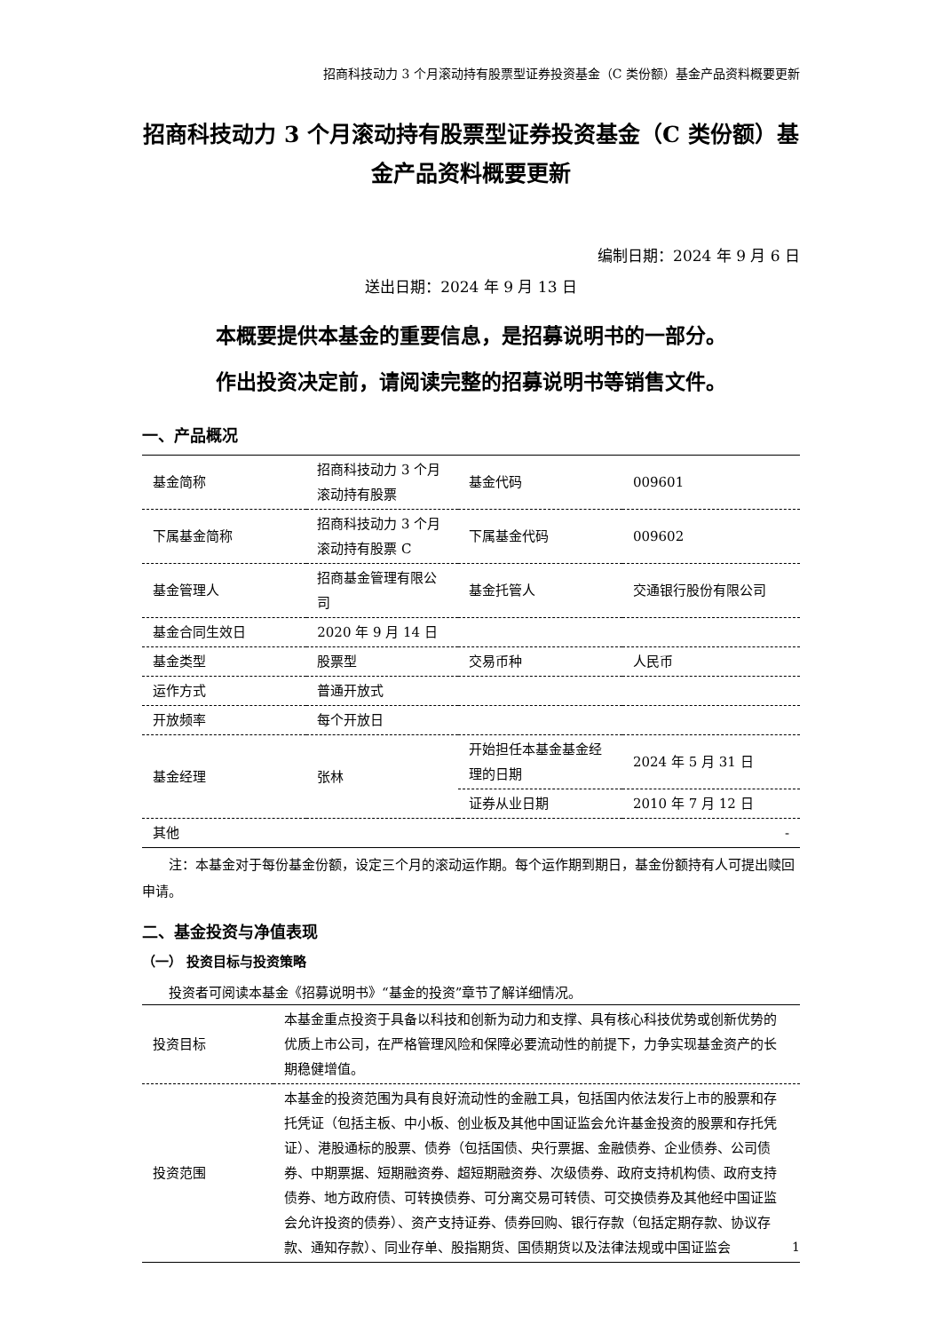招商科技动力 3 个月滚动持有股票型证券投资基金（C 类份额）基金产品资料概要更新
招商科技动力 3 个月滚动持有股票型证券投资基金（C 类份额）基金产品资料概要更新
编制日期：2024 年 9 月 6 日
送出日期：2024 年 9 月 13 日
本概要提供本基金的重要信息，是招募说明书的一部分。
作出投资决定前，请阅读完整的招募说明书等销售文件。
一、产品概况
| 基金简称 | 招商科技动力 3 个月滚动持有股票 | 基金代码 | 009601 |
| 下属基金简称 | 招商科技动力 3 个月滚动持有股票 C | 下属基金代码 | 009602 |
| 基金管理人 | 招商基金管理有限公司 | 基金托管人 | 交通银行股份有限公司 |
| 基金合同生效日 | 2020 年 9 月 14 日 | | |
| 基金类型 | 股票型 | 交易币种 | 人民币 |
| 运作方式 | 普通开放式 | | |
| 开放频率 | 每个开放日 | | |
| 基金经理 | 张林 | 开始担任本基金基金经理的日期 | 2024 年 5 月 31 日 |
| | | 证券从业日期 | 2010 年 7 月 12 日 |
| 其他 | - | | |
注：本基金对于每份基金份额，设定三个月的滚动运作期。每个运作期到期日，基金份额持有人可提出赎回申请。
二、基金投资与净值表现
（一） 投资目标与投资策略
投资者可阅读本基金《招募说明书》“基金的投资”章节了解详细情况。
| 投资目标 | 本基金重点投资于具备以科技和创新为动力和支撑、具有核心科技优势或创新优势的优质上市公司，在严格管理风险和保障必要流动性的前提下，力争实现基金资产的长期稳健增值。 |
| 投资范围 | 本基金的投资范围为具有良好流动性的金融工具，包括国内依法发行上市的股票和存托凭证（包括主板、中小板、创业板及其他中国证监会允许基金投资的股票和存托凭证）、港股通标的股票、债券（包括国债、央行票据、金融债券、企业债券、公司债券、中期票据、短期融资券、超短期融资券、次级债券、政府支持机构债、政府支持债券、地方政府债、可转换债券、可分离交易可转债、可交换债券及其他经中国证监会允许投资的债券）、资产支持证券、债券回购、银行存款（包括定期存款、协议存款、通知存款）、同业存单、股指期货、国债期货以及法律法规或中国证监会 |
1